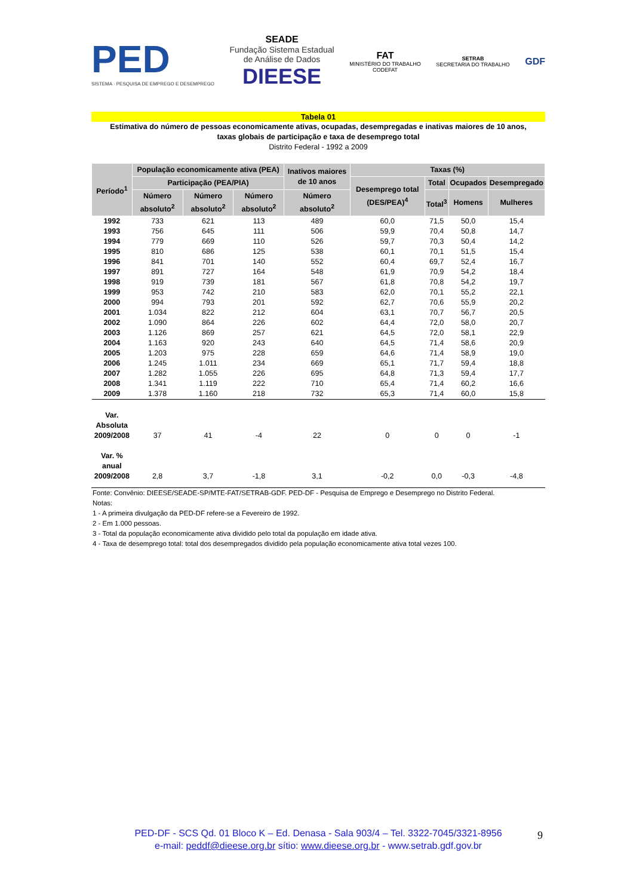PED
SISTEMA · PESQUISA DE EMPREGO E DESEMPREGO
SEADE
Fundação Sistema Estadual
de Análise de Dados
DIEESE
FAT
MINISTÉRIO DO TRABALHO
CODEFAT
SETRAB
SECRETARIA DO TRABALHO
GDF
Tabela 01
Estimativa do número de pessoas economicamente ativas, ocupadas, desempregadas e inativas maiores de 10 anos,
taxas globais de participação e taxa de desemprego total
Distrito Federal - 1992 a 2009
| Período<sup>1</sup> | População economicamente ativa (PEA) | | | Inativos maiores de 10 anos | Taxas (%) | | | |
| --- | --- | --- | --- | --- | --- | --- | --- | --- |
| | | | | | Participação (PEA/PIA) | | | Desemprego total (DES/PEA)<sup>4</sup> |
| | Total | Ocupados | Desempregado | | | | | |
| | Número absoluto<sup>2</sup> | Número absoluto<sup>2</sup> | Número absoluto<sup>2</sup> | Número absoluto<sup>2</sup> | Total<sup>3</sup> | Homens | Mulheres | |
| 1992 | 733 | 621 | 113 | 489 | 60,0 | 71,5 | 50,0 | 15,4 |
| 1993 | 756 | 645 | 111 | 506 | 59,9 | 70,4 | 50,8 | 14,7 |
| 1994 | 779 | 669 | 110 | 526 | 59,7 | 70,3 | 50,4 | 14,2 |
| 1995 | 810 | 686 | 125 | 538 | 60,1 | 70,1 | 51,5 | 15,4 |
| 1996 | 841 | 701 | 140 | 552 | 60,4 | 69,7 | 52,4 | 16,7 |
| 1997 | 891 | 727 | 164 | 548 | 61,9 | 70,9 | 54,2 | 18,4 |
| 1998 | 919 | 739 | 181 | 567 | 61,8 | 70,8 | 54,2 | 19,7 |
| 1999 | 953 | 742 | 210 | 583 | 62,0 | 70,1 | 55,2 | 22,1 |
| 2000 | 994 | 793 | 201 | 592 | 62,7 | 70,6 | 55,9 | 20,2 |
| 2001 | 1.034 | 822 | 212 | 604 | 63,1 | 70,7 | 56,7 | 20,5 |
| 2002 | 1.090 | 864 | 226 | 602 | 64,4 | 72,0 | 58,0 | 20,7 |
| 2003 | 1.126 | 869 | 257 | 621 | 64,5 | 72,0 | 58,1 | 22,9 |
| 2004 | 1.163 | 920 | 243 | 640 | 64,5 | 71,4 | 58,6 | 20,9 |
| 2005 | 1.203 | 975 | 228 | 659 | 64,6 | 71,4 | 58,9 | 19,0 |
| 2006 | 1.245 | 1.011 | 234 | 669 | 65,1 | 71,7 | 59,4 | 18,8 |
| 2007 | 1.282 | 1.055 | 226 | 695 | 64,8 | 71,3 | 59,4 | 17,7 |
| 2008 | 1.341 | 1.119 | 222 | 710 | 65,4 | 71,4 | 60,2 | 16,6 |
| 2009 | 1.378 | 1.160 | 218 | 732 | 65,3 | 71,4 | 60,0 | 15,8 |
| Var. Absoluta 2009/2008 | 37 | 41 | -4 | 22 | 0 | 0 | 0 | -1 |
| Var. % anual 2009/2008 | 2,8 | 3,7 | -1,8 | 3,1 | -0,2 | 0,0 | -0,3 | -4,8 |
Fonte: Convênio: DIEESE/SEADE-SP/MTE-FAT/SETRAB-GDF. PED-DF - Pesquisa de Emprego e Desemprego no Distrito Federal.
Notas:
1 - A primeira divulgação da PED-DF refere-se a Fevereiro de 1992.
2 - Em 1.000 pessoas.
3 - Total da população economicamente ativa dividido pelo total da população em idade ativa.
4 - Taxa de desemprego total: total dos desempregados dividido pela população economicamente ativa total vezes 100.
PED-DF - SCS Qd. 01 Bloco K – Ed. Denasa - Sala 903/4 – Tel. 3322-7045/3321-8956
e-mail: peddf@dieese.org.br sítio: www.dieese.org.br - www.setrab.gdf.gov.br
9